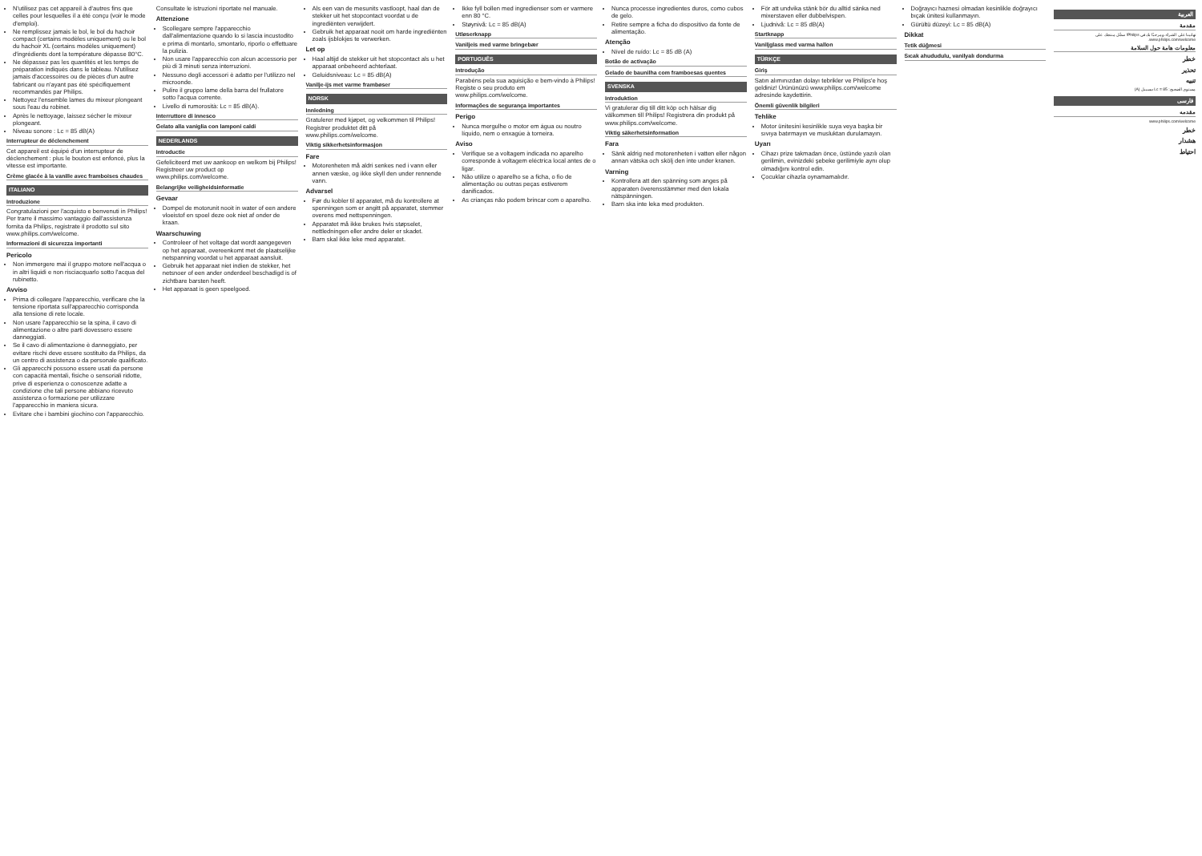N'utilisez pas cet appareil à d'autres fins que celles pour lesquelles il a été conçu (voir le mode d'emploi).
Ne remplissez jamais le bol, le bol du hachoir compact (certains modèles uniquement) ou le bol du hachoir XL (certains modèles uniquement) d'ingrédients dont la température dépasse 80°C.
Ne dépassez pas les quantités et les temps de préparation indiqués dans le tableau. N'utilisez jamais d'accessoires ou de pièces d'un autre fabricant ou n'ayant pas été spécifiquement recommandés par Philips.
Nettoyez l'ensemble lames du mixeur plongeant sous l'eau du robinet.
Après le nettoyage, laissez sécher le mixeur plongeant.
Niveau sonore : Lc = 85 dB(A)
Interrupteur de déclenchement
Cet appareil est équipé d'un interrupteur de déclenchement : plus le bouton est enfoncé, plus la vitesse est importante.
Crème glacée à la vanille avec framboises chaudes
ITALIANO
Introduzione
Congratulazioni per l'acquisto e benvenuti in Philips! Per trarre il massimo vantaggio dall'assistenza fornita da Philips, registrate il prodotto sul sito www.philips.com/welcome.
Informazioni di sicurezza importanti
Pericolo
Non immergere mai il gruppo motore nell'acqua o in altri liquidi e non risciacquarlo sotto l'acqua del rubinetto.
Avviso
Prima di collegare l'apparecchio, verificare che la tensione riportata sull'apparecchio corrisponda alla tensione di rete locale.
Non usare l'apparecchio se la spina, il cavo di alimentazione o altre parti dovessero essere danneggiati.
Se il cavo di alimentazione è danneggiato, per evitare rischi deve essere sostituito da Philips, da un centro di assistenza o da personale qualificato.
Gli apparecchi possono essere usati da persone con capacità mentali, fisiche o sensoriali ridotte, prive di esperienza o conoscenze adatte a condizione che tali persone abbiano ricevuto assistenza o formazione per utilizzare l'apparecchio in maniera sicura.
Evitare che i bambini giochino con l'apparecchio.
Consultate le istruzioni riportate nel manuale.
Attenzione
Scollegare sempre l'apparecchio dall'alimentazione quando lo si lascia incustodito e prima di montarlo, smontarlo, riporlo o effettuare la pulizia.
Non usare l'apparecchio con alcun accessorio per più di 3 minuti senza interruzioni.
Nessuno degli accessori è adatto per l'utilizzo nel microonde.
Pulire il gruppo lame della barra del frullatore sotto l'acqua corrente.
Livello di rumorosità: Lc = 85 dB(A).
Interruttore di innesco
Gelato alla vaniglia con lamponi caldi
NEDERLANDS
Introductie
Gefeliciteerd met uw aankoop en welkom bij Philips! Registreer uw product op www.philips.com/welcome.
Belangrijke veiligheidsinformatie
Gevaar
Dompel de motorunit nooit in water of een andere vloeistof en spoel deze ook niet af onder de kraan.
Waarschuwing
Controleer of het voltage dat wordt aangegeven op het apparaat, overeenkomt met de plaatselijke netspanning voordat u het apparaat aansluit.
Gebruik het apparaat niet indien de stekker, het netsnoer of een ander onderdeel beschadigd is of zichtbare barsten heeft.
Het apparaat is geen speelgoed.
Als een van de mesunits vastloopt, haal dan de stekker uit het stopcontact voordat u de ingrediënten verwijdert.
Gebruik het apparaat nooit om harde ingrediënten zoals ijsblokjes te verwerken.
Let op
Haal altijd de stekker uit het stopcontact als u het apparaat onbeheerd achterlaat.
Geluidsniveau: Lc = 85 dB(A)
Vanilje-ijs met varme frambøser
NORSK
Innledning
Gratulerer med kjøpet, og velkommen til Philips! Registrer produktet ditt på www.philips.com/welcome.
Viktig sikkerhetsinformasjon
Fare
Motorenheten må aldri senkes ned i vann eller annen væske, og ikke skyll den under rennende vann.
Advarsel
Før du kobler til apparatet, må du kontrollere at spenningen som er angitt på apparatet, stemmer overens med nettspenningen.
Apparatet må ikke brukes hvis støpselet, nettledningen eller andre deler er skadet.
Barn skal ikke leke med apparatet.
Ikke fyll bollen med ingredienser som er varmere enn 80 °C.
Støynivå: Lc = 85 dB(A)
Utløserknapp
Vaniljeis med varme bringebær
PORTUGUÊS
Introdução
Parabéns pela sua aquisição e bem-vindo à Philips! Registe o seu produto em www.philips.com/welcome.
Informações de segurança importantes
Perigo
Nunca mergulhe o motor em água ou noutro líquido, nem o enxagúe à torneira.
Aviso
Verifique se a voltagem indicada no aparelho corresponde à voltagem eléctrica local antes de o ligar.
Não utilize o aparelho se a ficha, o fio de alimentação ou outras peças estiverem danificados.
As crianças não podem brincar com o aparelho.
Nunca processe ingredientes duros, como cubos de gelo.
Retire sempre a ficha do dispositivo da fonte de alimentação.
Atenção
Nível de ruído: Lc = 85 dB (A)
Botão de activação
Gelado de baunilha com framboesas quentes
SVENSKA
Introduktion
Vi gratulerar dig till ditt köp och hälsar dig välkommen till Philips! Registrera din produkt på www.philips.com/welcome.
Viktig säkerhetsinformation
Fara
Sänk aldrig ned motorenheten i vatten eller någon annan vätska och skölj den inte under kranen.
Varning
Kontrollera att den spänning som anges på apparaten överensstämmer med den lokala nätspänningen.
Barn ska inte leka med produkten.
För att undvika stänk bör du alltid sänka ned mixerstaven eller dubbelvispen.
Ljudnivå: Lc = 85 dB(A)
Startknapp
Vaniljglass med varma hallon
TÜRKÇE
Giriş
Satın alımınızdan dolayı tebrikler ve Philips'e hoş geldiniz! Ürününüzü www.philips.com/welcome adresinde kaydettirin.
Önemli güvenlik bilgileri
Tehlike
Motor ünitesini kesinlikle suya veya başka bir sıvıya batırmayın ve musluktan durulamayın.
Uyarı
Cihazı prize takmadan önce, üstünde yazılı olan gerilimin, evinizdeki şebeke gerilimiyle aynı olup olmadığını kontrol edin.
Çocuklar cihazla oynamamalıdır.
Doğrayıcı haznesi olmadan kesinlikle doğrayıcı bıçak ünitesi kullanmayın.
Gürültü düzeyi: Lc = 85 dB(A)
Dikkat
Tetik düğmesi
Sıcak ahududulu, vanilyalı dondurma
العربية
مقدمة
تهانينا على الشراء، ومرحبًا بك في Philips! سجّل منتجك على www.philips.com/welcome.
معلومات هامة حول السلامة
خطر
تحذير
تنبيه
مستوى الضجيج: Lc = 85 ديسيبل (A)
فارسی
مقدمه
www.philips.com/welcome
خطر
هشدار
احتیاط